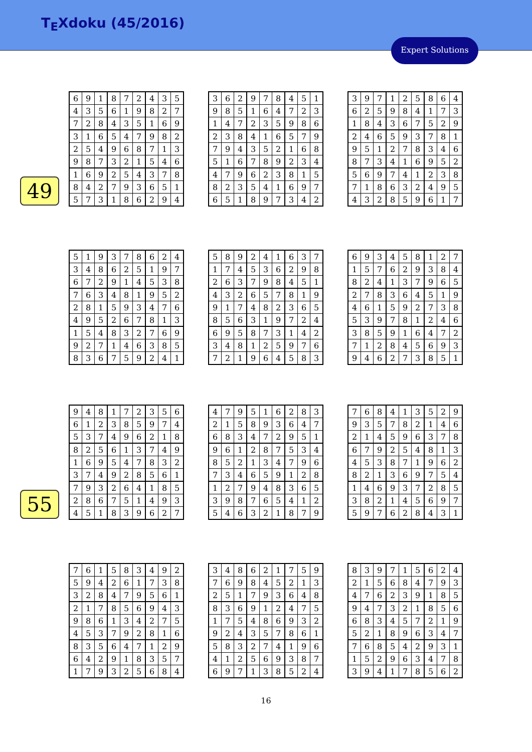T<sub>E</sub>Xdoku (45/2016)
Expert Solutions
49
| 6 | 9 | 1 | 8 | 7 | 2 | 4 | 3 | 5 |
| 4 | 3 | 5 | 6 | 1 | 9 | 8 | 2 | 7 |
| 7 | 2 | 8 | 4 | 3 | 5 | 1 | 6 | 9 |
| 3 | 1 | 6 | 5 | 4 | 7 | 9 | 8 | 2 |
| 2 | 5 | 4 | 9 | 6 | 8 | 7 | 1 | 3 |
| 9 | 8 | 7 | 3 | 2 | 1 | 5 | 4 | 6 |
| 1 | 6 | 9 | 2 | 5 | 4 | 3 | 7 | 8 |
| 8 | 4 | 2 | 7 | 9 | 3 | 6 | 5 | 1 |
| 5 | 7 | 3 | 1 | 8 | 6 | 2 | 9 | 4 |
| 3 | 6 | 2 | 9 | 7 | 8 | 4 | 5 | 1 |
| 9 | 8 | 5 | 1 | 6 | 4 | 7 | 2 | 3 |
| 1 | 4 | 7 | 2 | 3 | 5 | 9 | 8 | 6 |
| 2 | 3 | 8 | 4 | 1 | 6 | 5 | 7 | 9 |
| 7 | 9 | 4 | 3 | 5 | 2 | 1 | 6 | 8 |
| 5 | 1 | 6 | 7 | 8 | 9 | 2 | 3 | 4 |
| 4 | 7 | 9 | 6 | 2 | 3 | 8 | 1 | 5 |
| 8 | 2 | 3 | 5 | 4 | 1 | 6 | 9 | 7 |
| 6 | 5 | 1 | 8 | 9 | 7 | 3 | 4 | 2 |
| 3 | 9 | 7 | 1 | 2 | 5 | 8 | 6 | 4 |
| 6 | 2 | 5 | 9 | 8 | 4 | 1 | 7 | 3 |
| 1 | 8 | 4 | 3 | 6 | 7 | 5 | 2 | 9 |
| 2 | 4 | 6 | 5 | 9 | 3 | 7 | 8 | 1 |
| 9 | 5 | 1 | 2 | 7 | 8 | 3 | 4 | 6 |
| 8 | 7 | 3 | 4 | 1 | 6 | 9 | 5 | 2 |
| 5 | 6 | 9 | 7 | 4 | 1 | 2 | 3 | 8 |
| 7 | 1 | 8 | 6 | 3 | 2 | 4 | 9 | 5 |
| 4 | 3 | 2 | 8 | 5 | 9 | 6 | 1 | 7 |
| 5 | 1 | 9 | 3 | 7 | 8 | 6 | 2 | 4 |
| 3 | 4 | 8 | 6 | 2 | 5 | 1 | 9 | 7 |
| 6 | 7 | 2 | 9 | 1 | 4 | 5 | 3 | 8 |
| 7 | 6 | 3 | 4 | 8 | 1 | 9 | 5 | 2 |
| 2 | 8 | 1 | 5 | 9 | 3 | 4 | 7 | 6 |
| 4 | 9 | 5 | 2 | 6 | 7 | 8 | 1 | 3 |
| 1 | 5 | 4 | 8 | 3 | 2 | 7 | 6 | 9 |
| 9 | 2 | 7 | 1 | 4 | 6 | 3 | 8 | 5 |
| 8 | 3 | 6 | 7 | 5 | 9 | 2 | 4 | 1 |
| 5 | 8 | 9 | 2 | 4 | 1 | 6 | 3 | 7 |
| 1 | 7 | 4 | 5 | 3 | 6 | 2 | 9 | 8 |
| 2 | 6 | 3 | 7 | 9 | 8 | 4 | 5 | 1 |
| 4 | 3 | 2 | 6 | 5 | 7 | 8 | 1 | 9 |
| 9 | 1 | 7 | 4 | 8 | 2 | 3 | 6 | 5 |
| 8 | 5 | 6 | 3 | 1 | 9 | 7 | 2 | 4 |
| 6 | 9 | 5 | 8 | 7 | 3 | 1 | 4 | 2 |
| 3 | 4 | 8 | 1 | 2 | 5 | 9 | 7 | 6 |
| 7 | 2 | 1 | 9 | 6 | 4 | 5 | 8 | 3 |
| 6 | 9 | 3 | 4 | 5 | 8 | 1 | 2 | 7 |
| 1 | 5 | 7 | 6 | 2 | 9 | 3 | 8 | 4 |
| 8 | 2 | 4 | 1 | 3 | 7 | 9 | 6 | 5 |
| 2 | 7 | 8 | 3 | 6 | 4 | 5 | 1 | 9 |
| 4 | 6 | 1 | 5 | 9 | 2 | 7 | 3 | 8 |
| 5 | 3 | 9 | 7 | 8 | 1 | 2 | 4 | 6 |
| 3 | 8 | 5 | 9 | 1 | 6 | 4 | 7 | 2 |
| 7 | 1 | 2 | 8 | 4 | 5 | 6 | 9 | 3 |
| 9 | 4 | 6 | 2 | 7 | 3 | 8 | 5 | 1 |
55
| 9 | 4 | 8 | 1 | 7 | 2 | 3 | 5 | 6 |
| 6 | 1 | 2 | 3 | 8 | 5 | 9 | 7 | 4 |
| 5 | 3 | 7 | 4 | 9 | 6 | 2 | 1 | 8 |
| 8 | 2 | 5 | 6 | 1 | 3 | 7 | 4 | 9 |
| 1 | 6 | 9 | 5 | 4 | 7 | 8 | 3 | 2 |
| 3 | 7 | 4 | 9 | 2 | 8 | 5 | 6 | 1 |
| 7 | 9 | 3 | 2 | 6 | 4 | 1 | 8 | 5 |
| 2 | 8 | 6 | 7 | 5 | 1 | 4 | 9 | 3 |
| 4 | 5 | 1 | 8 | 3 | 9 | 6 | 2 | 7 |
| 4 | 7 | 9 | 5 | 1 | 6 | 2 | 8 | 3 |
| 2 | 1 | 5 | 8 | 9 | 3 | 6 | 4 | 7 |
| 6 | 8 | 3 | 4 | 7 | 2 | 9 | 5 | 1 |
| 9 | 6 | 1 | 2 | 8 | 7 | 5 | 3 | 4 |
| 8 | 5 | 2 | 1 | 3 | 4 | 7 | 9 | 6 |
| 7 | 3 | 4 | 6 | 5 | 9 | 1 | 2 | 8 |
| 1 | 2 | 7 | 9 | 4 | 8 | 3 | 6 | 5 |
| 3 | 9 | 8 | 7 | 6 | 5 | 4 | 1 | 2 |
| 5 | 4 | 6 | 3 | 2 | 1 | 8 | 7 | 9 |
| 7 | 6 | 8 | 4 | 1 | 3 | 5 | 2 | 9 |
| 9 | 3 | 5 | 7 | 8 | 2 | 1 | 4 | 6 |
| 2 | 1 | 4 | 5 | 9 | 6 | 3 | 7 | 8 |
| 6 | 7 | 9 | 2 | 5 | 4 | 8 | 1 | 3 |
| 4 | 5 | 3 | 8 | 7 | 1 | 9 | 6 | 2 |
| 8 | 2 | 1 | 3 | 6 | 9 | 7 | 5 | 4 |
| 1 | 4 | 6 | 9 | 3 | 7 | 2 | 8 | 5 |
| 3 | 8 | 2 | 1 | 4 | 5 | 6 | 9 | 7 |
| 5 | 9 | 7 | 6 | 2 | 8 | 4 | 3 | 1 |
| 7 | 6 | 1 | 5 | 8 | 3 | 4 | 9 | 2 |
| 5 | 9 | 4 | 2 | 6 | 1 | 7 | 3 | 8 |
| 3 | 2 | 8 | 4 | 7 | 9 | 5 | 6 | 1 |
| 2 | 1 | 7 | 8 | 5 | 6 | 9 | 4 | 3 |
| 9 | 8 | 6 | 1 | 3 | 4 | 2 | 7 | 5 |
| 4 | 5 | 3 | 7 | 9 | 2 | 8 | 1 | 6 |
| 8 | 3 | 5 | 6 | 4 | 7 | 1 | 2 | 9 |
| 6 | 4 | 2 | 9 | 1 | 8 | 3 | 5 | 7 |
| 1 | 7 | 9 | 3 | 2 | 5 | 6 | 8 | 4 |
| 3 | 4 | 8 | 6 | 2 | 1 | 7 | 5 | 9 |
| 7 | 6 | 9 | 8 | 4 | 5 | 2 | 1 | 3 |
| 2 | 5 | 1 | 7 | 9 | 3 | 6 | 4 | 8 |
| 8 | 3 | 6 | 9 | 1 | 2 | 4 | 7 | 5 |
| 1 | 7 | 5 | 4 | 8 | 6 | 9 | 3 | 2 |
| 9 | 2 | 4 | 3 | 5 | 7 | 8 | 6 | 1 |
| 5 | 8 | 3 | 2 | 7 | 4 | 1 | 9 | 6 |
| 4 | 1 | 2 | 5 | 6 | 9 | 3 | 8 | 7 |
| 6 | 9 | 7 | 1 | 3 | 8 | 5 | 2 | 4 |
| 8 | 3 | 9 | 7 | 1 | 5 | 6 | 2 | 4 |
| 2 | 1 | 5 | 6 | 8 | 4 | 7 | 9 | 3 |
| 4 | 7 | 6 | 2 | 3 | 9 | 1 | 8 | 5 |
| 9 | 4 | 7 | 3 | 2 | 1 | 8 | 5 | 6 |
| 6 | 8 | 3 | 4 | 5 | 7 | 2 | 1 | 9 |
| 5 | 2 | 1 | 8 | 9 | 6 | 3 | 4 | 7 |
| 7 | 6 | 8 | 5 | 4 | 2 | 9 | 3 | 1 |
| 1 | 5 | 2 | 9 | 6 | 3 | 4 | 7 | 8 |
| 3 | 9 | 4 | 1 | 7 | 8 | 5 | 6 | 2 |
16